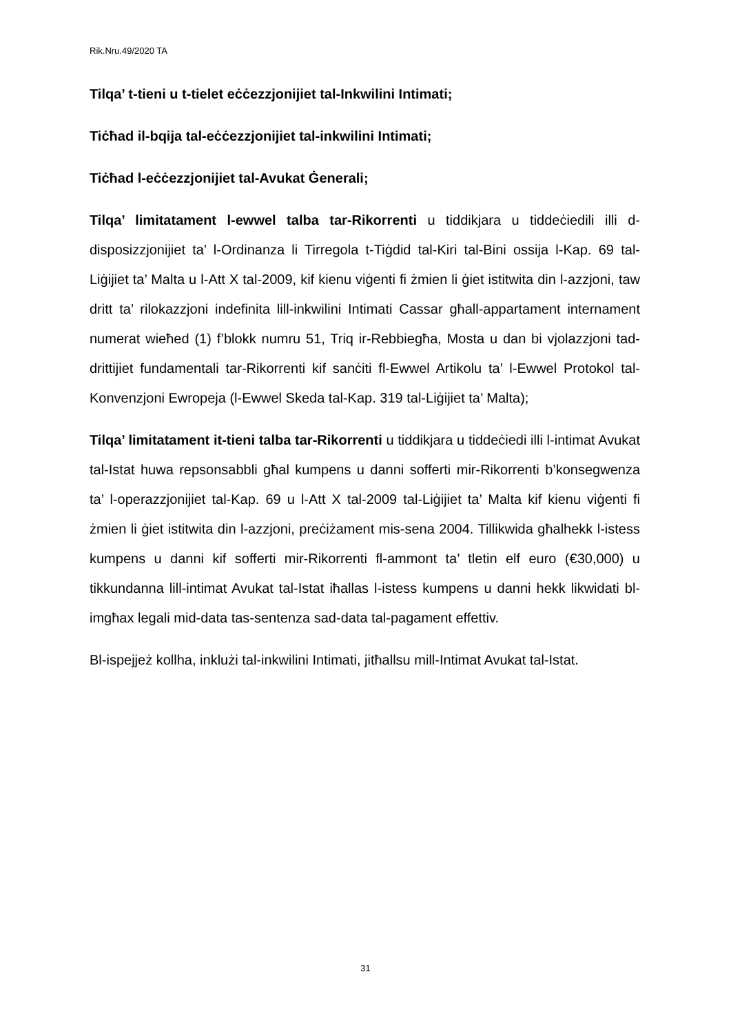Rik.Nru.49/2020 TA
Tilqa’ t-tieni u t-tielet eċċezzjonijiet tal-Inkwilini Intimati;
Tiċħad il-bqija tal-eċċezzjonijiet tal-inkwilini Intimati;
Tiċħad l-eċċezzjonijiet tal-Avukat Ġenerali;
Tilqa’ limitatament l-ewwel talba tar-Rikorrenti u tiddikjara u tiddeċiedili illi d-disposizzjonijiet ta’ l-Ordinanza li Tirregola t-Tiġdid tal-Kiri tal-Bini ossija l-Kap. 69 tal-Liġijiet ta’ Malta u l-Att X tal-2009, kif kienu viġenti fi żmien li ġiet istitwita din l-azzjoni, taw dritt ta’ rilokazzjoni indefinita lill-inkwilini Intimati Cassar għall-appartament internament numerat wieħed (1) f’blokk numru 51, Triq ir-Rebbiegħa, Mosta u dan bi vjolazzjoni tad-drittijiet fundamentali tar-Rikorrenti kif sanċiti fl-Ewwel Artikolu ta’ l-Ewwel Protokol tal-Konvenzjoni Ewropeja (l-Ewwel Skeda tal-Kap. 319 tal-Liġijiet ta’ Malta);
Tilqa’ limitatament it-tieni talba tar-Rikorrenti u tiddikjara u tiddeċiedi illi l-intimat Avukat tal-Istat huwa repsonsabbli għal kumpens u danni sofferti mir-Rikorrenti b’konsegwenza ta’ l-operazzjonijiet tal-Kap. 69 u l-Att X tal-2009 tal-Liġijiet ta’ Malta kif kienu viġenti fi żmien li ġiet istitwita din l-azzjoni, preċiżament mis-sena 2004. Tillikwida għalhekk l-istess kumpens u danni kif sofferti mir-Rikorrenti fl-ammont ta’ tletin elf euro (€30,000) u tikkundanna lill-intimat Avukat tal-Istat iħallas l-istess kumpens u danni hekk likwidati bl-imgħax legali mid-data tas-sentenza sad-data tal-pagament effettiv.
Bl-ispejjeż kollha, inklużi tal-inkwilini Intimati, jitħallsu mill-Intimat Avukat tal-Istat.
31